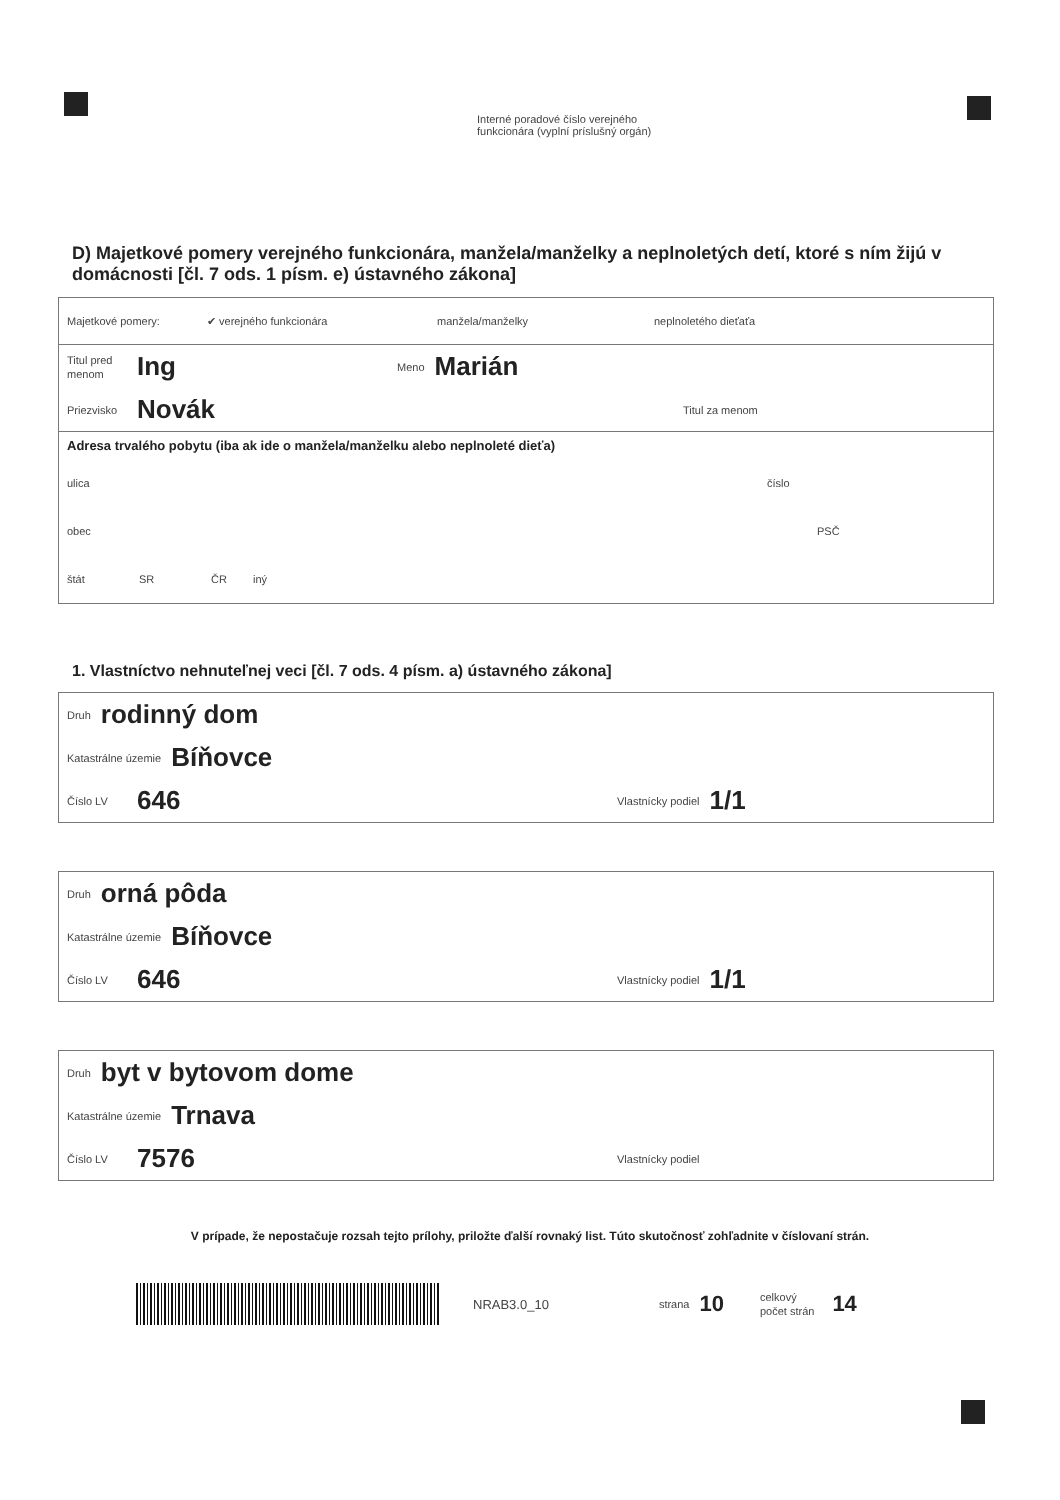Interné poradové číslo verejného
funkcionára (vyplní príslušný orgán)
D) Majetkové pomery verejného funkcionára, manžela/manželky a neplnoletých detí, ktoré s ním žijú v domácnosti [čl. 7 ods. 1 písm. e) ústavného zákona]
Majetkové pomery: ✔ verejného funkcionára manžela/manželky neplnoletého dieťaťa
Titul pred menom Ing Meno Marián
Priezvisko Novák Titul za menom
Adresa trvalého pobytu (iba ak ide o manžela/manželku alebo neplnoleté dieťa)
ulica číslo
obec PSČ
štát SR ČR iný
1. Vlastníctvo nehnuteľnej veci [čl. 7 ods. 4 písm. a) ústavného zákona]
Druh rodinný dom
Katastrálne územie Bíňovce
Číslo LV 646 Vlastnícky podiel 1/1
Druh orná pôda
Katastrálne územie Bíňovce
Číslo LV 646 Vlastnícky podiel 1/1
Druh byt v bytovom dome
Katastrálne územie Trnava
Číslo LV 7576 Vlastnícky podiel
V prípade, že nepostačuje rozsah tejto prílohy, priložte ďalší rovnaký list. Túto skutočnosť zohľadnite v číslovaní strán.
NRAB3.0_10 strana 10 celkový
počet strán 14